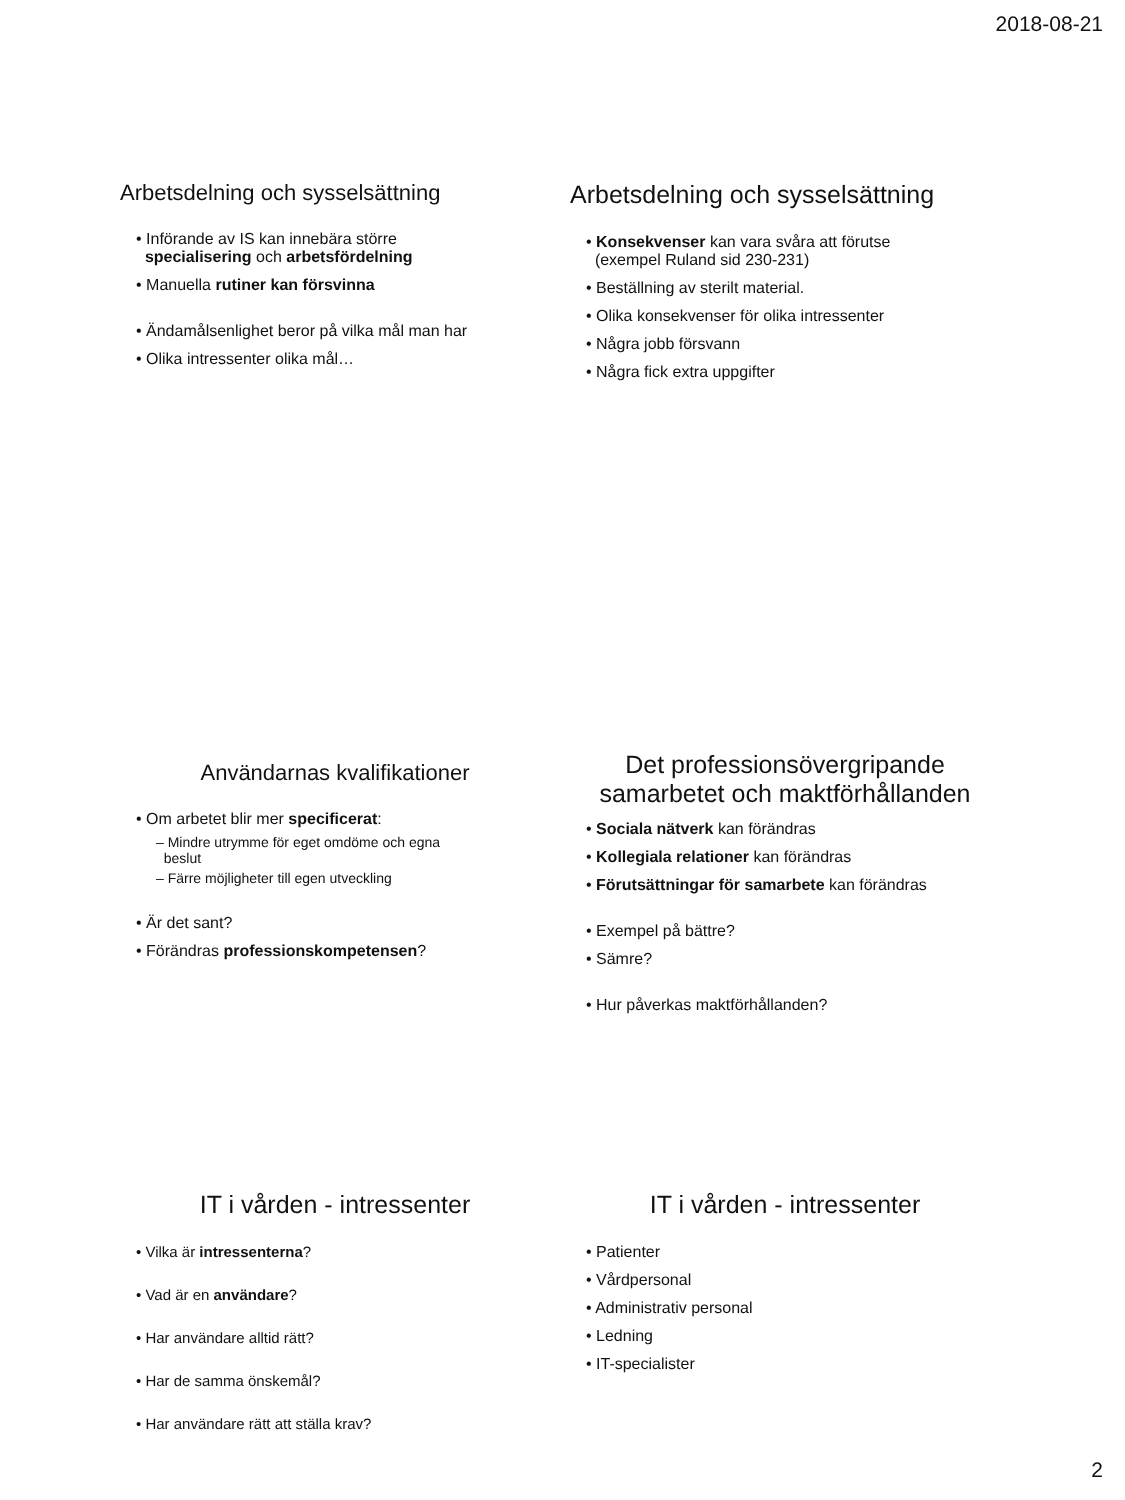2018-08-21
Arbetsdelning och sysselsättning
• Införande av IS kan innebära större
specialisering och arbetsfördelning
• Manuella rutiner kan försvinna
• Ändamålsenlighet beror på vilka mål man har
• Olika intressenter olika mål…
Arbetsdelning och sysselsättning
• Konsekvenser kan vara svåra att förutse
(exempel Ruland sid 230-231)
• Beställning av sterilt material.
• Olika konsekvenser för olika intressenter
• Några jobb försvann
• Några fick extra uppgifter
Användarnas kvalifikationer
• Om arbetet blir mer specificerat:
– Mindre utrymme för eget omdöme och egna
beslut
– Färre möjligheter till egen utveckling
• Är det sant?
• Förändras professionskompetensen?
Det professionsövergripande
samarbetet och maktförhållanden
• Sociala nätverk kan förändras
• Kollegiala relationer kan förändras
• Förutsättningar för samarbete kan förändras
• Exempel på bättre?
• Sämre?
• Hur påverkas maktförhållanden?
IT i vården - intressenter
• Vilka är intressenterna?
• Vad är en användare?
• Har användare alltid rätt?
• Har de samma önskemål?
• Har användare rätt att ställa krav?
IT i vården - intressenter
• Patienter
• Vårdpersonal
• Administrativ personal
• Ledning
• IT-specialister
2